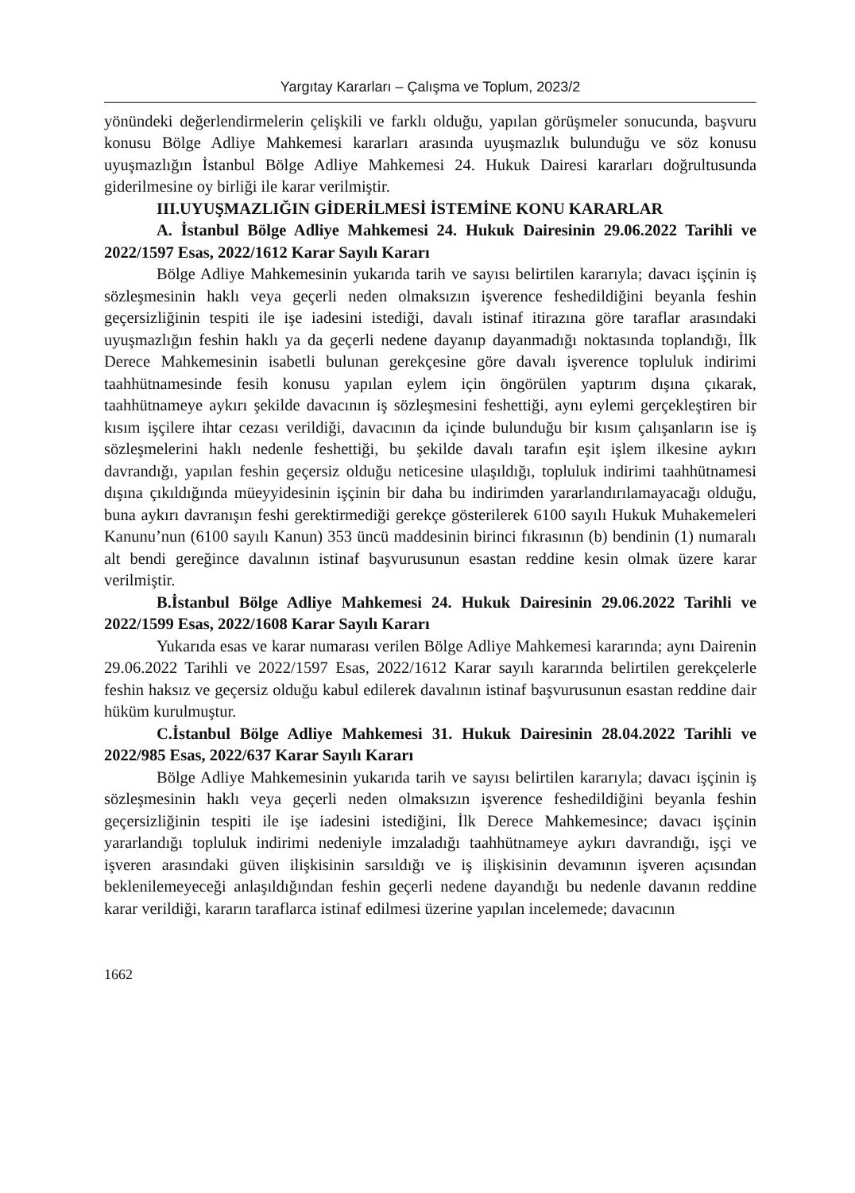Yargıtay Kararları – Çalışma ve Toplum, 2023/2
yönündeki değerlendirmelerin çelişkili ve farklı olduğu, yapılan görüşmeler sonucunda, başvuru konusu Bölge Adliye Mahkemesi kararları arasında uyuşmazlık bulunduğu ve söz konusu uyuşmazlığın İstanbul Bölge Adliye Mahkemesi 24. Hukuk Dairesi kararları doğrultusunda giderilmesine oy birliği ile karar verilmiştir.
III.UYUŞMAZLIĞIN GİDERİLMESİ İSTEMİNE KONU KARARLAR
A. İstanbul Bölge Adliye Mahkemesi 24. Hukuk Dairesinin 29.06.2022 Tarihli ve 2022/1597 Esas, 2022/1612 Karar Sayılı Kararı
Bölge Adliye Mahkemesinin yukarıda tarih ve sayısı belirtilen kararıyla; davacı işçinin iş sözleşmesinin haklı veya geçerli neden olmaksızın işverence feshedildiğini beyanla feshin geçersizliğinin tespiti ile işe iadesini istediği, davalı istinaf itirazına göre taraflar arasındaki uyuşmazlığın feshin haklı ya da geçerli nedene dayanıp dayanmadığı noktasında toplandığı, İlk Derece Mahkemesinin isabetli bulunan gerekçesine göre davalı işverence topluluk indirimi taahhütnamesinde fesih konusu yapılan eylem için öngörülen yaptırım dışına çıkarak, taahhütnameye aykırı şekilde davacının iş sözleşmesini feshettiği, aynı eylemi gerçekleştiren bir kısım işçilere ihtar cezası verildiği, davacının da içinde bulunduğu bir kısım çalışanların ise iş sözleşmelerini haklı nedenle feshettiği, bu şekilde davalı tarafın eşit işlem ilkesine aykırı davrandığı, yapılan feshin geçersiz olduğu neticesine ulaşıldığı, topluluk indirimi taahhütnamesi dışına çıkıldığında müeyyidesinin işçinin bir daha bu indirimden yararlandırılamayacağı olduğu, buna aykırı davranışın feshi gerektirmediği gerekçe gösterilerek 6100 sayılı Hukuk Muhakemeleri Kanunu’nun (6100 sayılı Kanun) 353 üncü maddesinin birinci fıkrasının (b) bendinin (1) numaralı alt bendi gereğince davalının istinaf başvurusunun esastan reddine kesin olmak üzere karar verilmiştir.
B.İstanbul Bölge Adliye Mahkemesi 24. Hukuk Dairesinin 29.06.2022 Tarihli ve 2022/1599 Esas, 2022/1608 Karar Sayılı Kararı
Yukarıda esas ve karar numarası verilen Bölge Adliye Mahkemesi kararında; aynı Dairenin 29.06.2022 Tarihli ve 2022/1597 Esas, 2022/1612 Karar sayılı kararında belirtilen gerekçelerle feshin haksız ve geçersiz olduğu kabul edilerek davalının istinaf başvurusunun esastan reddine dair hüküm kurulmuştur.
C.İstanbul Bölge Adliye Mahkemesi 31. Hukuk Dairesinin 28.04.2022 Tarihli ve 2022/985 Esas, 2022/637 Karar Sayılı Kararı
Bölge Adliye Mahkemesinin yukarıda tarih ve sayısı belirtilen kararıyla; davacı işçinin iş sözleşmesinin haklı veya geçerli neden olmaksızın işverence feshedildiğini beyanla feshin geçersizliğinin tespiti ile işe iadesini istediğini, İlk Derece Mahkemesince; davacı işçinin yararlandığı topluluk indirimi nedeniyle imzaladığı taahhütnameye aykırı davrandığı, işçi ve işveren arasındaki güven ilişkisinin sarsıldığı ve iş ilişkisinin devamının işveren açısından beklenilemeyeceği anlaşıldığından feshin geçerli nedene dayandığı bu nedenle davanın reddine karar verildiği, kararın taraflarca istinaf edilmesi üzerine yapılan incelemede; davacının
1662